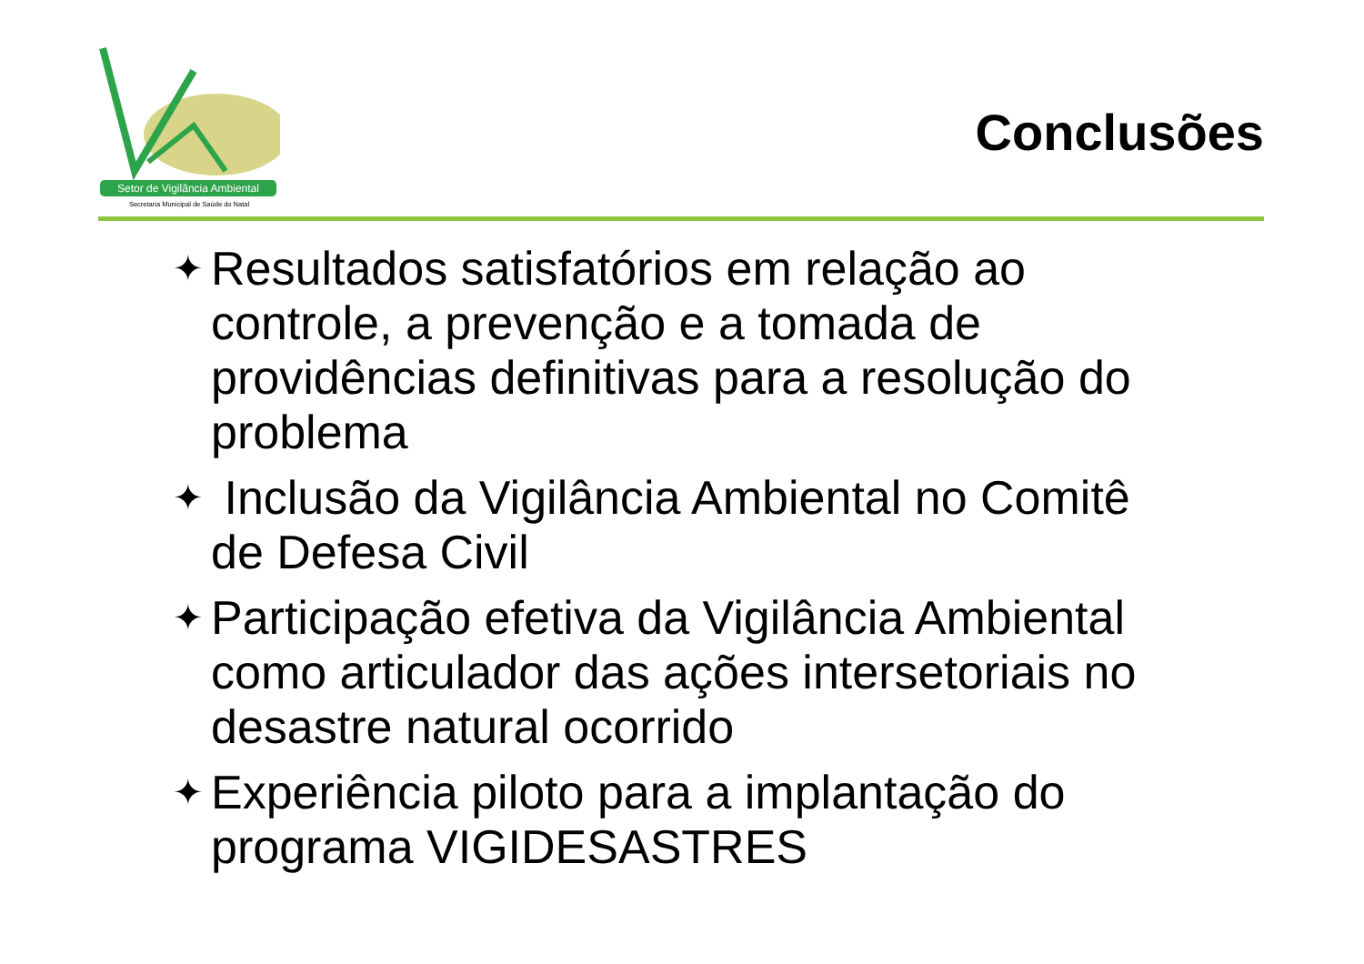Setor de Vigilância Ambiental
Secretaria Municipal de Saúde do Natal
Conclusões
✦ Resultados satisfatórios em relação ao controle, a prevenção e a tomada de providências definitivas para a resolução do problema
✦ Inclusão da Vigilância Ambiental no Comitê de Defesa Civil
✦ Participação efetiva da Vigilância Ambiental como articulador das ações intersetoriais no desastre natural ocorrido
✦ Experiência piloto para a implantação do programa VIGIDESASTRES